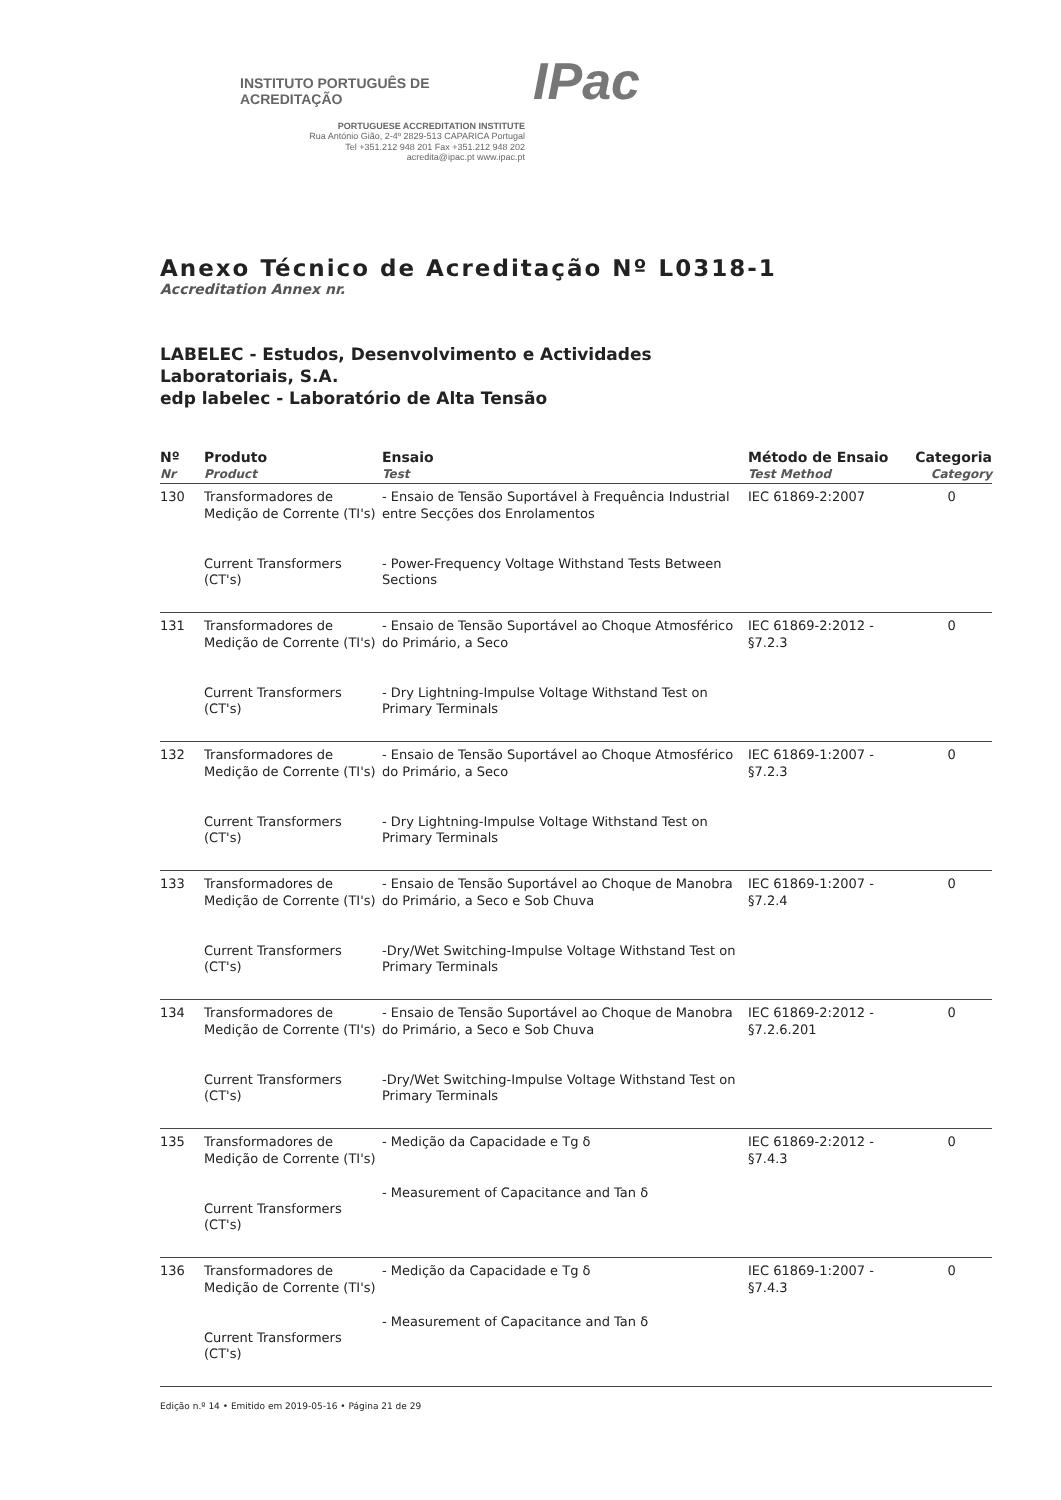INSTITUTO PORTUGUÊS DE ACREDITAÇÃO IPac
PORTUGUESE ACCREDITATION INSTITUTE
Rua António Gião, 2-4º 2829-513 CAPARICA Portugal
Tel +351.212 948 201 Fax +351.212 948 202
acredita@ipac.pt www.ipac.pt
Anexo Técnico de Acreditação Nº L0318-1
Accreditation Annex nr.
LABELEC - Estudos, Desenvolvimento e Actividades
Laboratoriais, S.A.
edp labelec - Laboratório de Alta Tensão
| Nº Nr | Produto Product | Ensaio Test | Método de Ensaio Test Method | Categoria Category |
| --- | --- | --- | --- | --- |
| 130 | Transformadores de Medição de Corrente (TI's) Current Transformers (CT's) | - Ensaio de Tensão Suportável à Frequência Industrial entre Secções dos Enrolamentos - Power-Frequency Voltage Withstand Tests Between Sections | IEC 61869-2:2007 | 0 |
| 131 | Transformadores de Medição de Corrente (TI's) Current Transformers (CT's) | - Ensaio de Tensão Suportável ao Choque Atmosférico do Primário, a Seco - Dry Lightning-Impulse Voltage Withstand Test on Primary Terminals | IEC 61869-2:2012 - §7.2.3 | 0 |
| 132 | Transformadores de Medição de Corrente (TI's) Current Transformers (CT's) | - Ensaio de Tensão Suportável ao Choque Atmosférico do Primário, a Seco - Dry Lightning-Impulse Voltage Withstand Test on Primary Terminals | IEC 61869-1:2007 - §7.2.3 | 0 |
| 133 | Transformadores de Medição de Corrente (TI's) Current Transformers (CT's) | - Ensaio de Tensão Suportável ao Choque de Manobra do Primário, a Seco e Sob Chuva -Dry/Wet Switching-Impulse Voltage Withstand Test on Primary Terminals | IEC 61869-1:2007 - §7.2.4 | 0 |
| 134 | Transformadores de Medição de Corrente (TI's) Current Transformers (CT's) | - Ensaio de Tensão Suportável ao Choque de Manobra do Primário, a Seco e Sob Chuva -Dry/Wet Switching-Impulse Voltage Withstand Test on Primary Terminals | IEC 61869-2:2012 - §7.2.6.201 | 0 |
| 135 | Transformadores de Medição de Corrente (TI's) Current Transformers (CT's) | - Medição da Capacidade e Tg δ - Measurement of Capacitance and Tan δ | IEC 61869-2:2012 - §7.4.3 | 0 |
| 136 | Transformadores de Medição de Corrente (TI's) Current Transformers (CT's) | - Medição da Capacidade e Tg δ - Measurement of Capacitance and Tan δ | IEC 61869-1:2007 - §7.4.3 | 0 |
Edição n.º 14 • Emitido em 2019-05-16 • Página 21 de 29